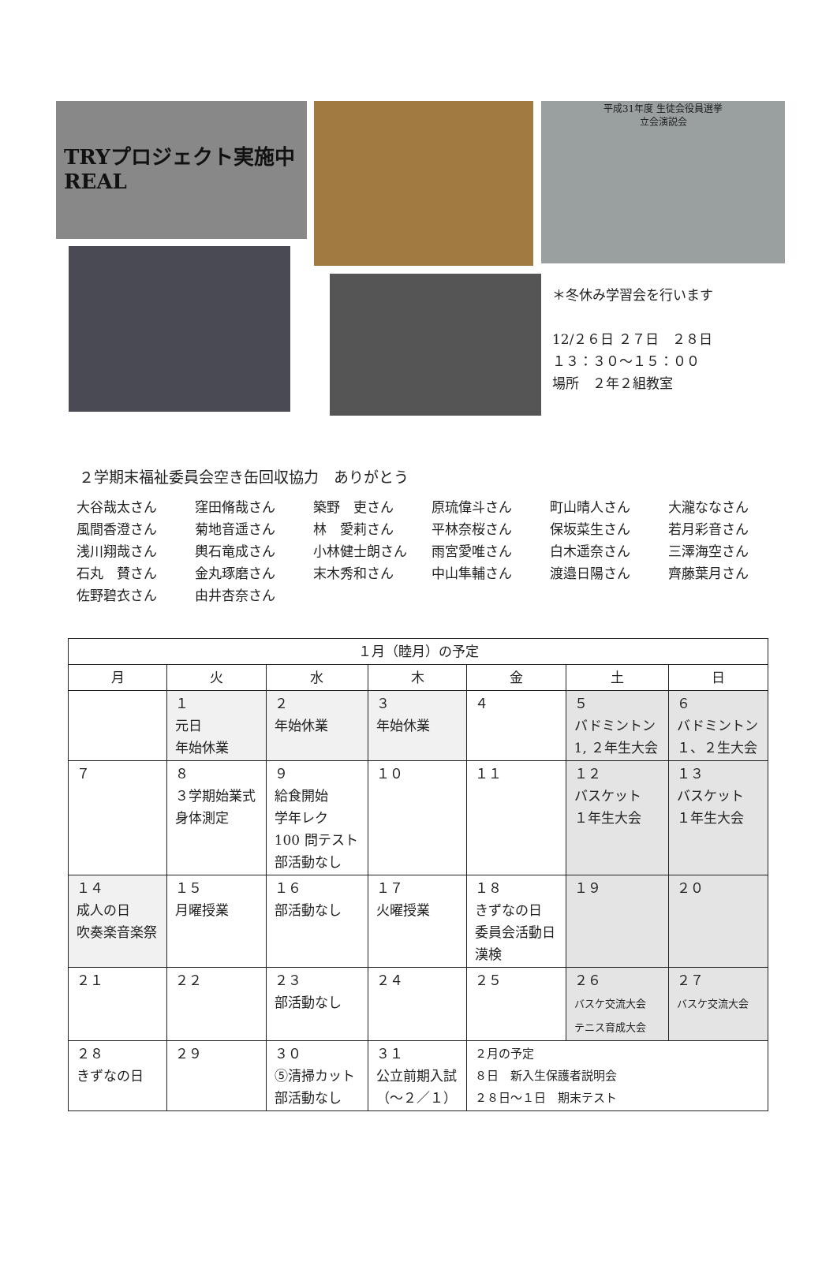TRYプロジェクト実施中
REAL
平成31年度 生徒会役員選挙
立会演説会
＊冬休み学習会を行います
12/２６日 ２７日　２８日
１３：３０～１５：００
場所　２年２組教室
２学期末福祉委員会空き缶回収協力　ありがとう
大谷哉太さん 窪田脩哉さん 築野　吏さん 原琉偉斗さん 町山晴人さん 大瀧ななさん 風間香澄さん 菊地音遥さん 林　愛莉さん 平林奈桜さん 保坂菜生さん 若月彩音さん 浅川翔哉さん 輿石竜成さん 小林健士朗さん 雨宮愛唯さん 白木遥奈さん 三澤海空さん 石丸　賛さん 金丸琢磨さん 末木秀和さん 中山隼輔さん 渡邉日陽さん 齊藤葉月さん 佐野碧衣さん 由井杏奈さん
| １月（睦月）の予定 | | | | | | |
| --- | --- | --- | --- | --- | --- | --- |
| 月 | 火 | 水 | 木 | 金 | 土 | 日 |
| | １ 元日 年始休業 | ２ 年始休業 | ３ 年始休業 | ４ | ５ バドミントン 1, ２年生大会 | ６ バドミントン １、２生大会 |
| ７ | ８ ３学期始業式 身体測定 | ９ 給食開始 学年レク 100 問テスト 部活動なし | １０ | １１ | １２ バスケット １年生大会 | １３ バスケット １年生大会 |
| １４ 成人の日 吹奏楽音楽祭 | １５ 月曜授業 | １６ 部活動なし | １７ 火曜授業 | １８ きずなの日 委員会活動日 漢検 | １９ | ２０ |
| ２１ | ２２ | ２３ 部活動なし | ２４ | ２５ | ２６ バスケ交流大会 テニス育成大会 | ２７ バスケ交流大会 |
| ２８ きずなの日 | ２９ | ３０ ⑤清掃カット 部活動なし | ３１ 公立前期入試 （～２／１） | ２月の予定 ８日 新入生保護者説明会 ２８日～１日 期末テスト | | |